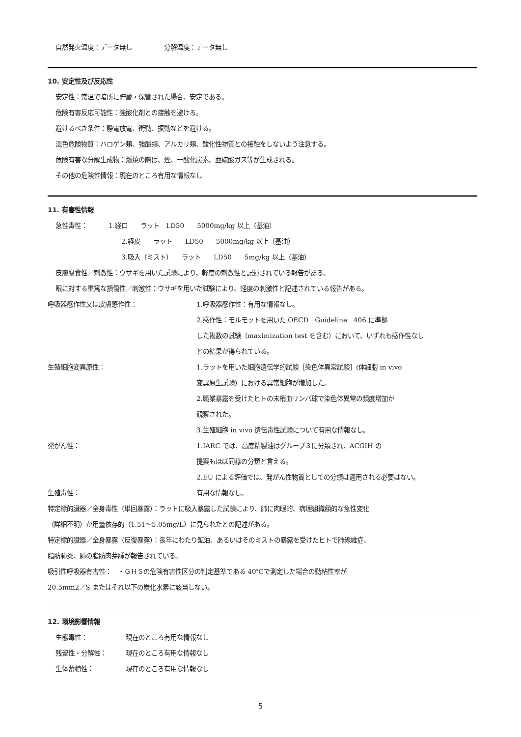自然発火温度：データ無し　　　　　分解温度：データ無し
10. 安定性及び反応性
安定性：常温で暗所に貯蔵・保管された場合、安定である。
危険有害反応可能性：強酸化剤との接触を避ける。
避けるべき条件：静電放電、衝動、振動などを避ける。
混色危険物質：ハロゲン類、強酸類、アルカリ類、酸化性物質との接触をしないよう注意する。
危険有害な分解生成物：燃焼の際は、煙、一酸化炭素、亜硫酸ガス等が生成される。
その他の危険性情報：現在のところ有用な情報なし
11. 有害性情報
急性毒性：　　　 1.経口　　ラット　LD50　　5000mg/kg 以上（基油）
2.経皮　　ラット　　LD50　　5000mg/kg 以上（基油）
3.吸入（ミスト）　　ラット　　LD50　　5mg/kg 以上（基油）
皮膚腐食性／刺激性：ウサギを用いた試験により、軽度の刺激性と記述されている報告がある。
眼に対する重篤な損傷性／刺激性：ウサギを用いた試験により、軽度の刺激性と記述されている報告がある。
呼吸器感作性又は皮膚感作性： 1.呼吸器感作性：有用な情報なし。
2.感作性：モルモットを用いた OECD　Guideline　406 に準拠
した複数の試験（maximization test を含む）において、いずれも感作性なし
との結果が得られている。
生殖細胞変異原性： 1.ラットを用いた細胞遺伝学的試験［染色体異常試験］(体細胞 in vivo
変異原生試験）における異常細胞が増加した。
2.職業暴露を受けたヒトの末梢血リンパ球で染色体異常の頻度増加が
観察された。
3.生殖細胞 in vivo 遺伝毒性試験について有用な情報なし。
発がん性： 1.IARC では、高度精製油はグループ３に分類され、ACGIH の
提案もほぼ同様の分類と言える。
2.EU による評価では、発がん性物質としての分類は適用される必要はない。
生殖毒性： 有用な情報なし。
特定標的臓器／全身毒性（単回暴露）：ラットに吸入暴露した試験により、肺に肉眼的、病理組織額的な急性変化
（詳細不明）が用量依存的（1.51～5.05mg/L）に見られたとの記述がある。
特定標的臓器／全身暴露（反復暴露）：長年にわたり鉱油、あるいはそのミストの暴露を受けたヒトで肺線維症、
脂肪肺炎、肺の脂肪肉芽腫が報告されている。
吸引性呼吸器有害性：　・ＧＨＳの危険有害性区分の判定基準である 40℃で測定した場合の動粘性率が
20.5mm2／S またはそれ以下の炭化水素に該当しない。
12. 環境影響情報
生態毒性：　　　　　　現在のところ有用な情報なし
残留性・分解性：　　　現在のところ有用な情報なし
生体蓄積性：　　　　　現在のところ有用な情報なし
5